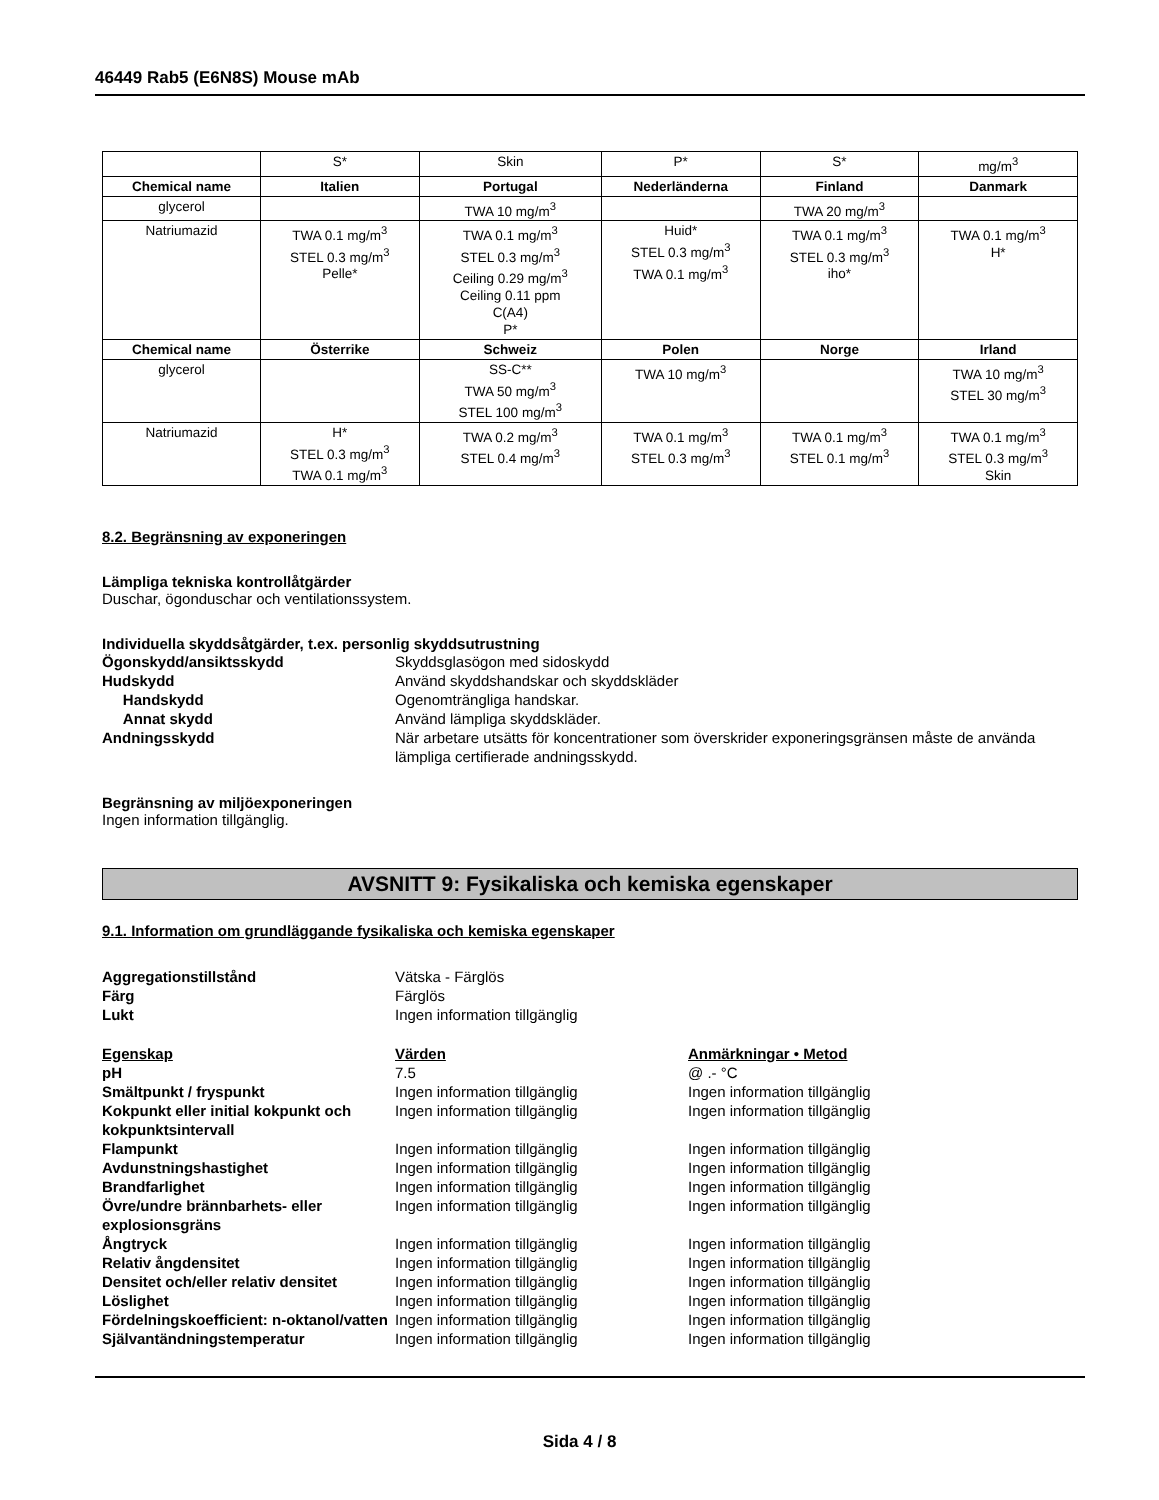46449 Rab5 (E6N8S) Mouse mAb
| | S* | Skin | P* | S* | mg/m<sup>3</sup> |
| Chemical name | Italien | Portugal | Nederländerna | Finland | Danmark |
| glycerol | | TWA 10 mg/m<sup>3</sup> | | TWA 20 mg/m<sup>3</sup> | |
| Natriumazid | TWA 0.1 mg/m<sup>3</sup> STEL 0.3 mg/m<sup>3</sup> Pelle* | TWA 0.1 mg/m<sup>3</sup> STEL 0.3 mg/m<sup>3</sup> Ceiling 0.29 mg/m<sup>3</sup> Ceiling 0.11 ppm C(A4) P* | Huid* STEL 0.3 mg/m<sup>3</sup> TWA 0.1 mg/m<sup>3</sup> | TWA 0.1 mg/m<sup>3</sup> STEL 0.3 mg/m<sup>3</sup> iho* | TWA 0.1 mg/m<sup>3</sup> H* |
| Chemical name | Österrike | Schweiz | Polen | Norge | Irland |
| glycerol | | SS-C** TWA 50 mg/m<sup>3</sup> STEL 100 mg/m<sup>3</sup> | TWA 10 mg/m<sup>3</sup> | | TWA 10 mg/m<sup>3</sup> STEL 30 mg/m<sup>3</sup> |
| Natriumazid | H* STEL 0.3 mg/m<sup>3</sup> TWA 0.1 mg/m<sup>3</sup> | TWA 0.2 mg/m<sup>3</sup> STEL 0.4 mg/m<sup>3</sup> | TWA 0.1 mg/m<sup>3</sup> STEL 0.3 mg/m<sup>3</sup> | TWA 0.1 mg/m<sup>3</sup> STEL 0.1 mg/m<sup>3</sup> | TWA 0.1 mg/m<sup>3</sup> STEL 0.3 mg/m<sup>3</sup> Skin |
8.2. Begränsning av exponeringen
Lämpliga tekniska kontrollåtgärder
Duschar, ögonduschar och ventilationssystem.
Individuella skyddsåtgärder, t.ex. personlig skyddsutrustning
Ögonskydd/ansiktsskydd Skyddsglasögon med sidoskydd
Hudskydd Använd skyddshandskar och skyddskläder
Handskydd Ogenomträngliga handskar.
Annat skydd Använd lämpliga skyddskläder.
Andningsskydd När arbetare utsätts för koncentrationer som överskrider exponeringsgränsen måste de använda lämpliga certifierade andningsskydd.
Begränsning av miljöexponeringen
Ingen information tillgänglig.
AVSNITT 9: Fysikaliska och kemiska egenskaper
9.1. Information om grundläggande fysikaliska och kemiska egenskaper
Aggregationstillstånd Vätska - Färglös
Färg Färglös
Lukt Ingen information tillgänglig
Egenskap Värden Anmärkningar • Metod
pH 7.5 @ .- °C
Smältpunkt / fryspunkt Ingen information tillgänglig Ingen information tillgänglig
Kokpunkt eller initial kokpunkt och kokpunktsintervall
Ingen information tillgänglig Ingen information tillgänglig
Flampunkt Ingen information tillgänglig Ingen information tillgänglig
Avdunstningshastighet Ingen information tillgänglig Ingen information tillgänglig
Brandfarlighet Ingen information tillgänglig Ingen information tillgänglig
Övre/undre brännbarhets- eller explosionsgräns
Ingen information tillgänglig Ingen information tillgänglig
Ångtryck Ingen information tillgänglig Ingen information tillgänglig
Relativ ångdensitet Ingen information tillgänglig Ingen information tillgänglig
Densitet och/eller relativ densitet
Ingen information tillgänglig Ingen information tillgänglig
Löslighet Ingen information tillgänglig Ingen information tillgänglig
Fördelningskoefficient: n-oktanol/vatten
Ingen information tillgänglig Ingen information tillgänglig
Självantändningstemperatur Ingen information tillgänglig Ingen information tillgänglig
Sida 4 / 8